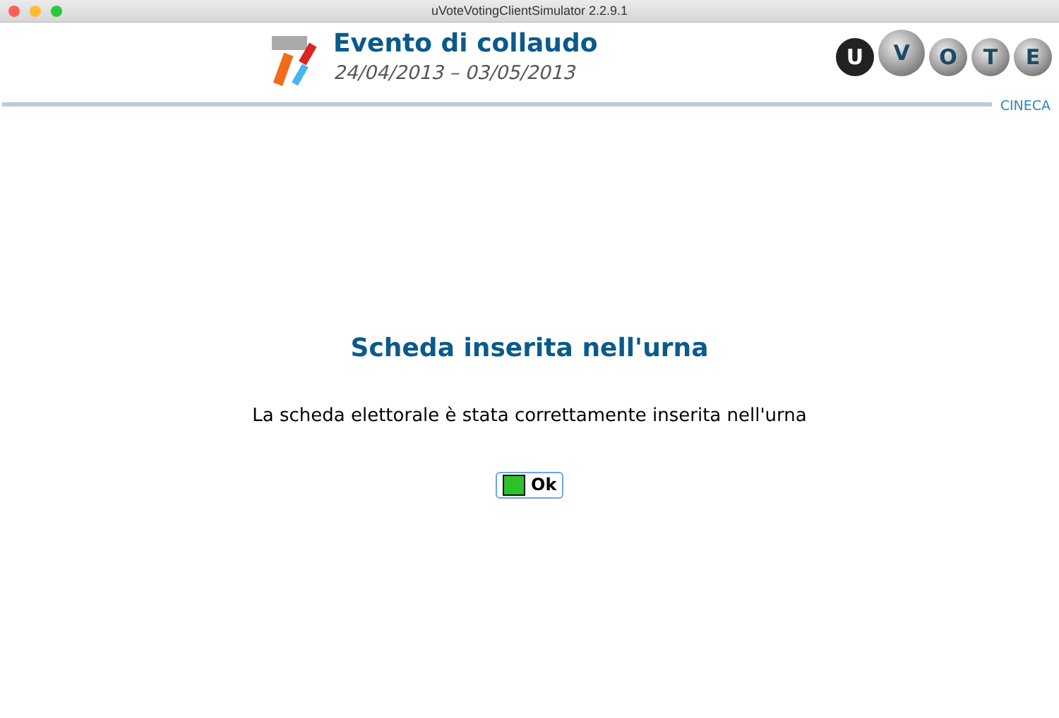uVoteVotingClientSimulator 2.2.9.1
Evento di collaudo
24/04/2013 – 03/05/2013
U
V
O T E
CINECA
Scheda inserita nell'urna
La scheda elettorale è stata correttamente inserita nell'urna
Ok